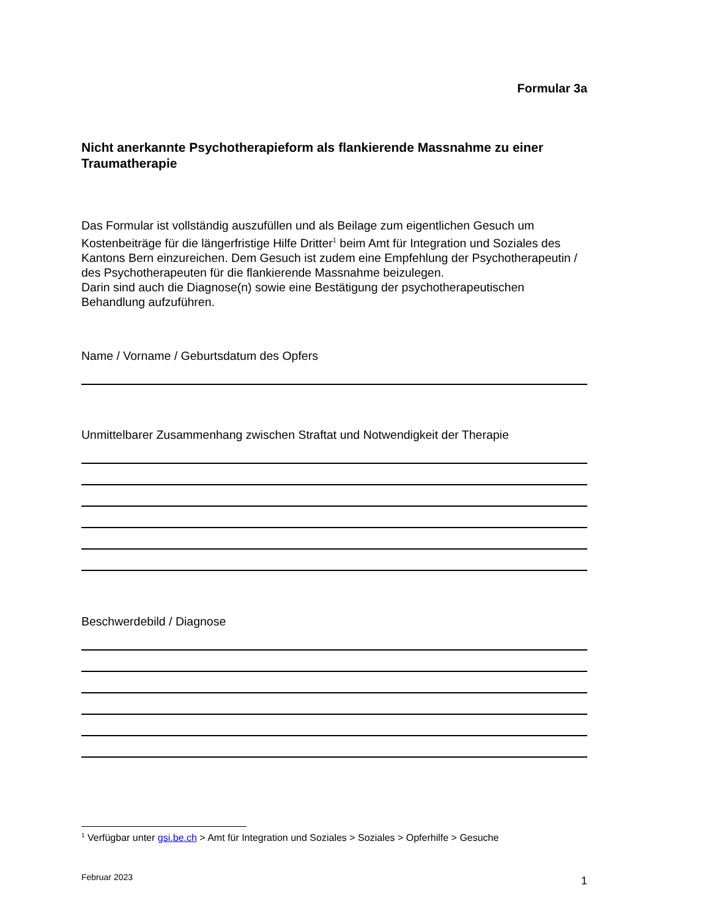Formular 3a
Nicht anerkannte Psychotherapieform als flankierende Massnahme zu einer Traumatherapie
Das Formular ist vollständig auszufüllen und als Beilage zum eigentlichen Gesuch um Kostenbeiträge für die längerfristige Hilfe Dritter<sup>1</sup> beim Amt für Integration und Soziales des Kantons Bern einzureichen. Dem Gesuch ist zudem eine Empfehlung der Psychotherapeutin / des Psychotherapeuten für die flankierende Massnahme beizulegen.
Darin sind auch die Diagnose(n) sowie eine Bestätigung der psychotherapeutischen Behandlung aufzuführen.
Name / Vorname / Geburtsdatum des Opfers
Unmittelbarer Zusammenhang zwischen Straftat und Notwendigkeit der Therapie
Beschwerdebild / Diagnose
<sup>1</sup> Verfügbar unter gsi.be.ch > Amt für Integration und Soziales > Soziales > Opferhilfe > Gesuche
Februar 2023 1